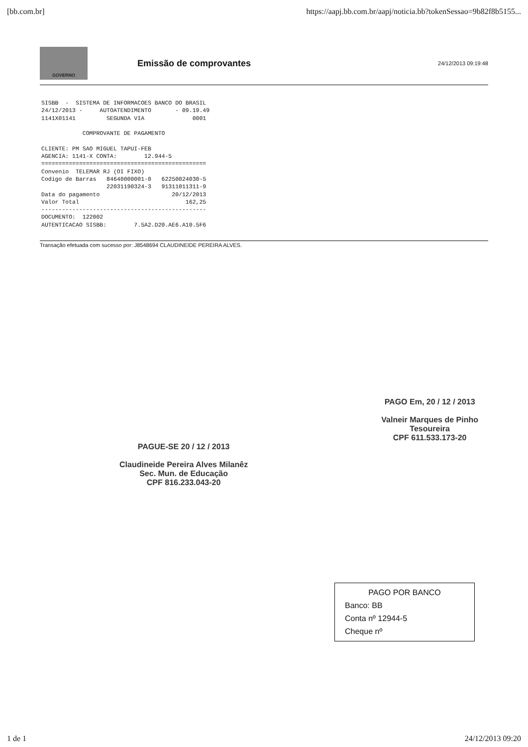[bb.com.br] https://aapj.bb.com.br/aapj/noticia.bb?tokenSessao=9b82f8b5155...
GOVERNO
Emissão de comprovantes
24/12/2013 09:19:48
SISBB  -  SISTEMA DE INFORMACOES BANCO DO BRASIL
24/12/2013 -     AUTOATENDIMENTO       - 09.19.49
1141X01141         SEGUNDA VIA              0001

            COMPROVANTE DE PAGAMENTO

CLIENTE: PM SAO MIGUEL TAPUI-FEB
AGENCIA: 1141-X CONTA:        12.944-5
================================================
Convenio  TELEMAR RJ (OI FIXO)
Codigo de Barras   84640000001-0   62250024030-5
                   22031190324-3   91311011311-9
Data do pagamento                     20/12/2013
Valor Total                               162,25
------------------------------------------------
DOCUMENTO:  122002
AUTENTICACAO SISBB:        7.5A2.D20.AE6.A10.5F6
Transação efetuada com sucesso por: J8548694 CLAUDINEIDE PEREIRA ALVES.
PAGUE-SE 20 / 12 / 2013
Claudineide Pereira Alves Milanêz
Sec. Mun. de Educação
CPF 816.233.043-20
PAGO Em, 20 / 12 / 2013
Valneir Marques de Pinho
Tesoureira
CPF 611.533.173-20
PAGO POR BANCO
Banco: BB
Conta nº 12944-5
Cheque nº
1 de 1 24/12/2013 09:20